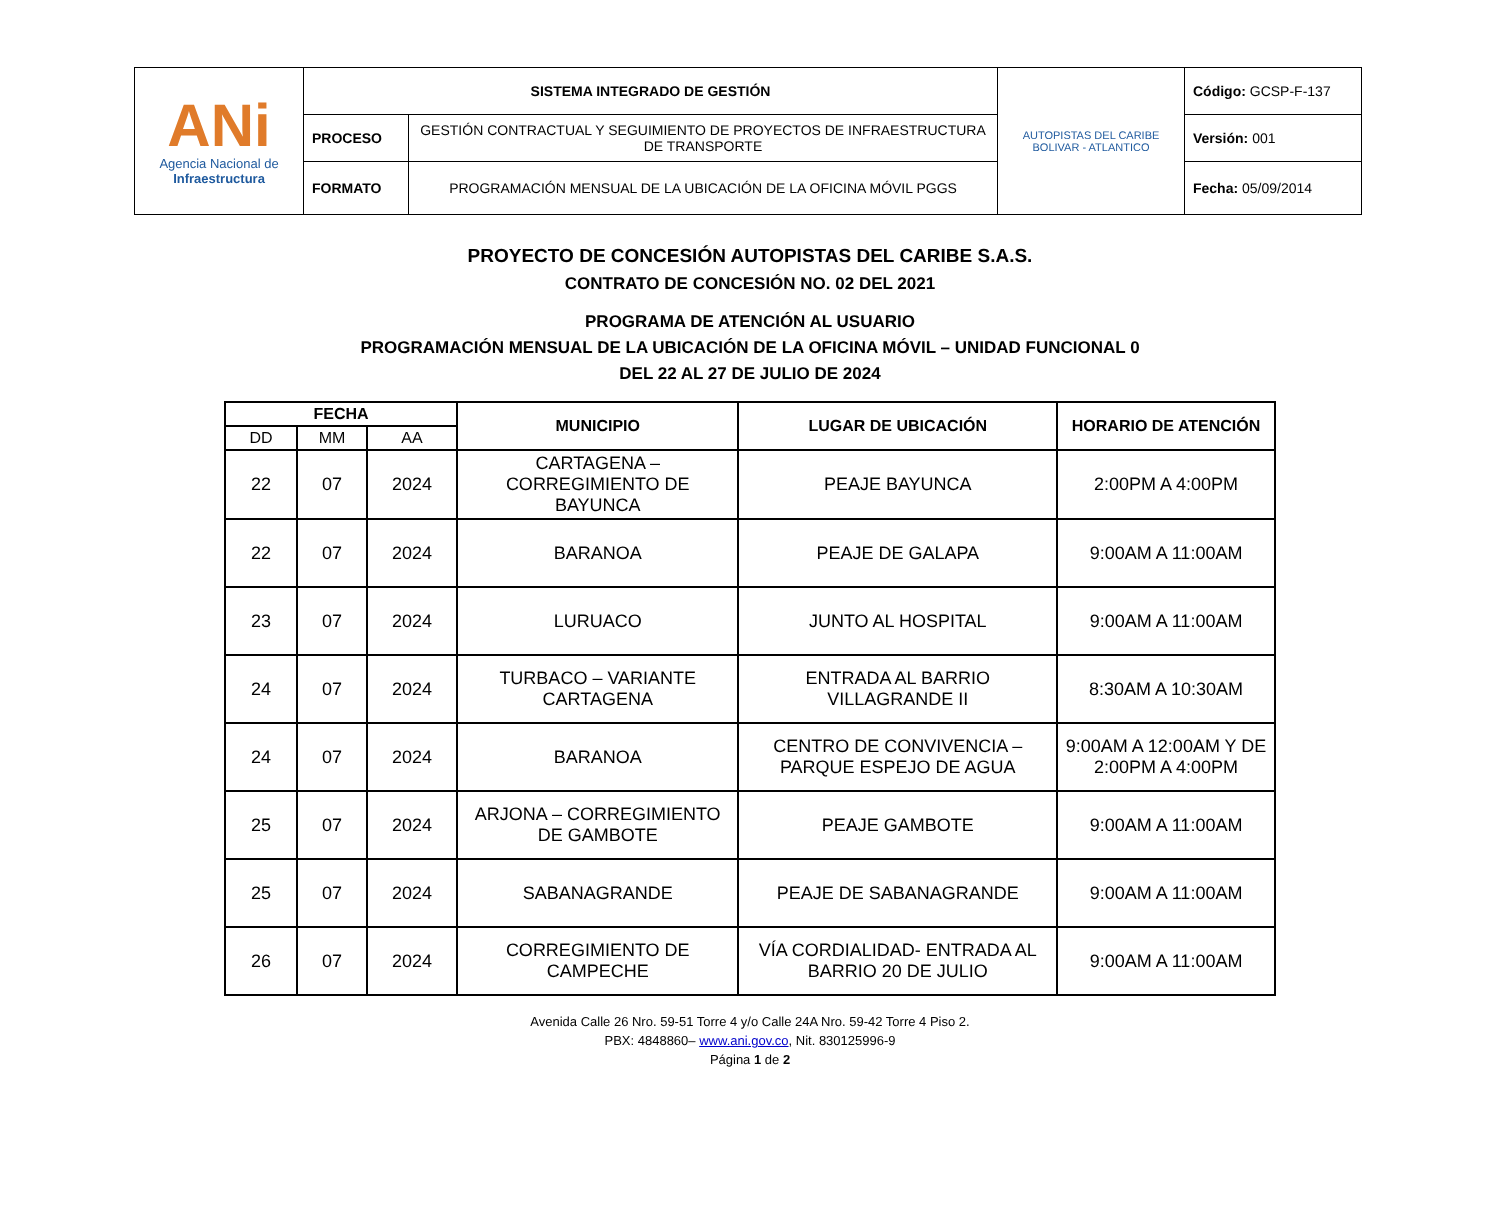| ANi Agencia Nacional de Infraestructura | SISTEMA INTEGRADO DE GESTIÓN | | AUTOPISTAS DEL CARIBE BOLIVAR - ATLANTICO | Código: GCSP-F-137 |
| | PROCESO | GESTIÓN CONTRACTUAL Y SEGUIMIENTO DE PROYECTOS DE INFRAESTRUCTURA DE TRANSPORTE | | Versión: 001 |
| | FORMATO | PROGRAMACIÓN MENSUAL DE LA UBICACIÓN DE LA OFICINA MÓVIL PGGS | | Fecha: 05/09/2014 |
PROYECTO DE CONCESIÓN AUTOPISTAS DEL CARIBE S.A.S.
CONTRATO DE CONCESIÓN NO. 02 DEL 2021
PROGRAMA DE ATENCIÓN AL USUARIO
PROGRAMACIÓN MENSUAL DE LA UBICACIÓN DE LA OFICINA MÓVIL – UNIDAD FUNCIONAL 0
DEL 22 AL 27 DE JULIO DE 2024
| FECHA | | | MUNICIPIO | LUGAR DE UBICACIÓN | HORARIO DE ATENCIÓN |
| --- | --- | --- | --- | --- | --- |
| DD | MM | AA | | | |
| 22 | 07 | 2024 | CARTAGENA – CORREGIMIENTO DE BAYUNCA | PEAJE BAYUNCA | 2:00PM A 4:00PM |
| 22 | 07 | 2024 | BARANOA | PEAJE DE GALAPA | 9:00AM A 11:00AM |
| 23 | 07 | 2024 | LURUACO | JUNTO AL HOSPITAL | 9:00AM A 11:00AM |
| 24 | 07 | 2024 | TURBACO – VARIANTE CARTAGENA | ENTRADA AL BARRIO VILLAGRANDE II | 8:30AM A 10:30AM |
| 24 | 07 | 2024 | BARANOA | CENTRO DE CONVIVENCIA – PARQUE ESPEJO DE AGUA | 9:00AM A 12:00AM Y DE 2:00PM A 4:00PM |
| 25 | 07 | 2024 | ARJONA – CORREGIMIENTO DE GAMBOTE | PEAJE GAMBOTE | 9:00AM A 11:00AM |
| 25 | 07 | 2024 | SABANAGRANDE | PEAJE DE SABANAGRANDE | 9:00AM A 11:00AM |
| 26 | 07 | 2024 | CORREGIMIENTO DE CAMPECHE | VÍA CORDIALIDAD- ENTRADA AL BARRIO 20 DE JULIO | 9:00AM A 11:00AM |
Avenida Calle 26 Nro. 59-51 Torre 4 y/o Calle 24A Nro. 59-42 Torre 4 Piso 2.
PBX: 4848860– www.ani.gov.co, Nit. 830125996-9
Página 1 de 2